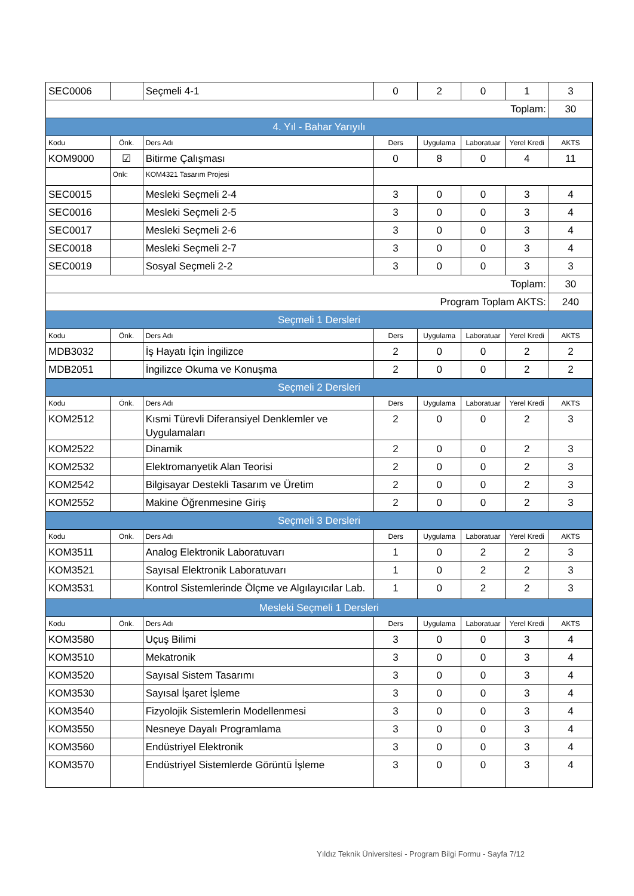| SEC0006 | | Seçmeli 4-1 | 0 | 2 | 0 | 1 | 3 |
| Toplam: | | | | | | | 30 |
| 4. Yıl - Bahar Yarıyılı | | | | | | | |
| Kodu | Önk. | Ders Adı | Ders | Uygulama | Laboratuar | Yerel Kredi | AKTS |
| KOM9000 | ☑ | Bitirme Çalışması | 0 | 8 | 0 | 4 | 11 |
| | Önk: | KOM4321 Tasarım Projesi | | | | | |
| SEC0015 | | Mesleki Seçmeli 2-4 | 3 | 0 | 0 | 3 | 4 |
| SEC0016 | | Mesleki Seçmeli 2-5 | 3 | 0 | 0 | 3 | 4 |
| SEC0017 | | Mesleki Seçmeli 2-6 | 3 | 0 | 0 | 3 | 4 |
| SEC0018 | | Mesleki Seçmeli 2-7 | 3 | 0 | 0 | 3 | 4 |
| SEC0019 | | Sosyal Seçmeli 2-2 | 3 | 0 | 0 | 3 | 3 |
| Toplam: | | | | | | | 30 |
| Program Toplam AKTS: | | | | | | | 240 |
| Seçmeli 1 Dersleri | | | | | | | |
| Kodu | Önk. | Ders Adı | Ders | Uygulama | Laboratuar | Yerel Kredi | AKTS |
| MDB3032 | | İş Hayatı İçin İngilizce | 2 | 0 | 0 | 2 | 2 |
| MDB2051 | | İngilizce Okuma ve Konuşma | 2 | 0 | 0 | 2 | 2 |
| Seçmeli 2 Dersleri | | | | | | | |
| Kodu | Önk. | Ders Adı | Ders | Uygulama | Laboratuar | Yerel Kredi | AKTS |
| KOM2512 | | Kısmi Türevli Diferansiyel Denklemler ve Uygulamaları | 2 | 0 | 0 | 2 | 3 |
| KOM2522 | | Dinamik | 2 | 0 | 0 | 2 | 3 |
| KOM2532 | | Elektromanyetik Alan Teorisi | 2 | 0 | 0 | 2 | 3 |
| KOM2542 | | Bilgisayar Destekli Tasarım ve Üretim | 2 | 0 | 0 | 2 | 3 |
| KOM2552 | | Makine Öğrenmesine Giriş | 2 | 0 | 0 | 2 | 3 |
| Seçmeli 3 Dersleri | | | | | | | |
| Kodu | Önk. | Ders Adı | Ders | Uygulama | Laboratuar | Yerel Kredi | AKTS |
| KOM3511 | | Analog Elektronik Laboratuvarı | 1 | 0 | 2 | 2 | 3 |
| KOM3521 | | Sayısal Elektronik Laboratuvarı | 1 | 0 | 2 | 2 | 3 |
| KOM3531 | | Kontrol Sistemlerinde Ölçme ve Algılayıcılar Lab. | 1 | 0 | 2 | 2 | 3 |
| Mesleki Seçmeli 1 Dersleri | | | | | | | |
| Kodu | Önk. | Ders Adı | Ders | Uygulama | Laboratuar | Yerel Kredi | AKTS |
| KOM3580 | | Uçuş Bilimi | 3 | 0 | 0 | 3 | 4 |
| KOM3510 | | Mekatronik | 3 | 0 | 0 | 3 | 4 |
| KOM3520 | | Sayısal Sistem Tasarımı | 3 | 0 | 0 | 3 | 4 |
| KOM3530 | | Sayısal İşaret İşleme | 3 | 0 | 0 | 3 | 4 |
| KOM3540 | | Fizyolojik Sistemlerin Modellenmesi | 3 | 0 | 0 | 3 | 4 |
| KOM3550 | | Nesneye Dayalı Programlama | 3 | 0 | 0 | 3 | 4 |
| KOM3560 | | Endüstriyel Elektronik | 3 | 0 | 0 | 3 | 4 |
| KOM3570 | | Endüstriyel Sistemlerde Görüntü İşleme | 3 | 0 | 0 | 3 | 4 |
Yıldız Teknik Üniversitesi - Program Bilgi Formu - Sayfa 7/12